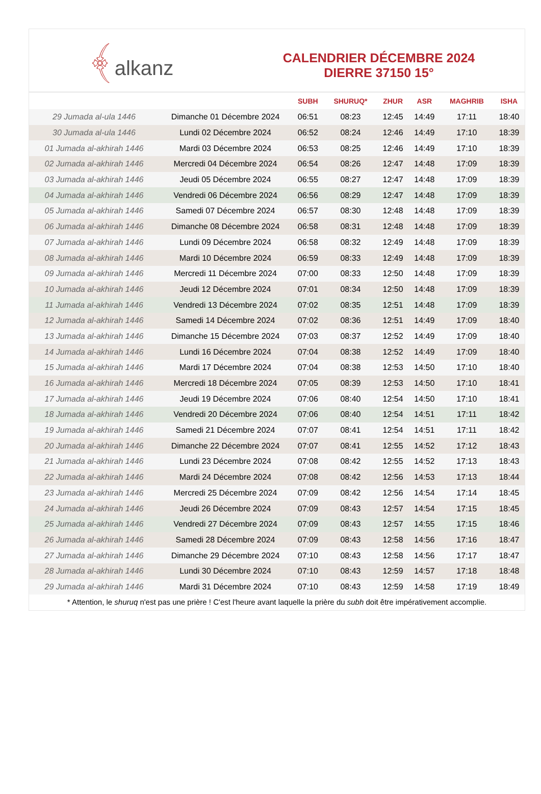﴾alkanz
CALENDRIER DÉCEMBRE 2024
DIERRE 37150 15°
| | | SUBH | SHURUQ* | ZHUR | ASR | MAGHRIB | ISHA |
| --- | --- | --- | --- | --- | --- | --- | --- |
| 29 Jumada al-ula 1446 | Dimanche 01 Décembre 2024 | 06:51 | 08:23 | 12:45 | 14:49 | 17:11 | 18:40 |
| 30 Jumada al-ula 1446 | Lundi 02 Décembre 2024 | 06:52 | 08:24 | 12:46 | 14:49 | 17:10 | 18:39 |
| 01 Jumada al-akhirah 1446 | Mardi 03 Décembre 2024 | 06:53 | 08:25 | 12:46 | 14:49 | 17:10 | 18:39 |
| 02 Jumada al-akhirah 1446 | Mercredi 04 Décembre 2024 | 06:54 | 08:26 | 12:47 | 14:48 | 17:09 | 18:39 |
| 03 Jumada al-akhirah 1446 | Jeudi 05 Décembre 2024 | 06:55 | 08:27 | 12:47 | 14:48 | 17:09 | 18:39 |
| 04 Jumada al-akhirah 1446 | Vendredi 06 Décembre 2024 | 06:56 | 08:29 | 12:47 | 14:48 | 17:09 | 18:39 |
| 05 Jumada al-akhirah 1446 | Samedi 07 Décembre 2024 | 06:57 | 08:30 | 12:48 | 14:48 | 17:09 | 18:39 |
| 06 Jumada al-akhirah 1446 | Dimanche 08 Décembre 2024 | 06:58 | 08:31 | 12:48 | 14:48 | 17:09 | 18:39 |
| 07 Jumada al-akhirah 1446 | Lundi 09 Décembre 2024 | 06:58 | 08:32 | 12:49 | 14:48 | 17:09 | 18:39 |
| 08 Jumada al-akhirah 1446 | Mardi 10 Décembre 2024 | 06:59 | 08:33 | 12:49 | 14:48 | 17:09 | 18:39 |
| 09 Jumada al-akhirah 1446 | Mercredi 11 Décembre 2024 | 07:00 | 08:33 | 12:50 | 14:48 | 17:09 | 18:39 |
| 10 Jumada al-akhirah 1446 | Jeudi 12 Décembre 2024 | 07:01 | 08:34 | 12:50 | 14:48 | 17:09 | 18:39 |
| 11 Jumada al-akhirah 1446 | Vendredi 13 Décembre 2024 | 07:02 | 08:35 | 12:51 | 14:48 | 17:09 | 18:39 |
| 12 Jumada al-akhirah 1446 | Samedi 14 Décembre 2024 | 07:02 | 08:36 | 12:51 | 14:49 | 17:09 | 18:40 |
| 13 Jumada al-akhirah 1446 | Dimanche 15 Décembre 2024 | 07:03 | 08:37 | 12:52 | 14:49 | 17:09 | 18:40 |
| 14 Jumada al-akhirah 1446 | Lundi 16 Décembre 2024 | 07:04 | 08:38 | 12:52 | 14:49 | 17:09 | 18:40 |
| 15 Jumada al-akhirah 1446 | Mardi 17 Décembre 2024 | 07:04 | 08:38 | 12:53 | 14:50 | 17:10 | 18:40 |
| 16 Jumada al-akhirah 1446 | Mercredi 18 Décembre 2024 | 07:05 | 08:39 | 12:53 | 14:50 | 17:10 | 18:41 |
| 17 Jumada al-akhirah 1446 | Jeudi 19 Décembre 2024 | 07:06 | 08:40 | 12:54 | 14:50 | 17:10 | 18:41 |
| 18 Jumada al-akhirah 1446 | Vendredi 20 Décembre 2024 | 07:06 | 08:40 | 12:54 | 14:51 | 17:11 | 18:42 |
| 19 Jumada al-akhirah 1446 | Samedi 21 Décembre 2024 | 07:07 | 08:41 | 12:54 | 14:51 | 17:11 | 18:42 |
| 20 Jumada al-akhirah 1446 | Dimanche 22 Décembre 2024 | 07:07 | 08:41 | 12:55 | 14:52 | 17:12 | 18:43 |
| 21 Jumada al-akhirah 1446 | Lundi 23 Décembre 2024 | 07:08 | 08:42 | 12:55 | 14:52 | 17:13 | 18:43 |
| 22 Jumada al-akhirah 1446 | Mardi 24 Décembre 2024 | 07:08 | 08:42 | 12:56 | 14:53 | 17:13 | 18:44 |
| 23 Jumada al-akhirah 1446 | Mercredi 25 Décembre 2024 | 07:09 | 08:42 | 12:56 | 14:54 | 17:14 | 18:45 |
| 24 Jumada al-akhirah 1446 | Jeudi 26 Décembre 2024 | 07:09 | 08:43 | 12:57 | 14:54 | 17:15 | 18:45 |
| 25 Jumada al-akhirah 1446 | Vendredi 27 Décembre 2024 | 07:09 | 08:43 | 12:57 | 14:55 | 17:15 | 18:46 |
| 26 Jumada al-akhirah 1446 | Samedi 28 Décembre 2024 | 07:09 | 08:43 | 12:58 | 14:56 | 17:16 | 18:47 |
| 27 Jumada al-akhirah 1446 | Dimanche 29 Décembre 2024 | 07:10 | 08:43 | 12:58 | 14:56 | 17:17 | 18:47 |
| 28 Jumada al-akhirah 1446 | Lundi 30 Décembre 2024 | 07:10 | 08:43 | 12:59 | 14:57 | 17:18 | 18:48 |
| 29 Jumada al-akhirah 1446 | Mardi 31 Décembre 2024 | 07:10 | 08:43 | 12:59 | 14:58 | 17:19 | 18:49 |
* Attention, le shuruq n'est pas une prière ! C'est l'heure avant laquelle la prière du subh doit être impérativement accomplie.